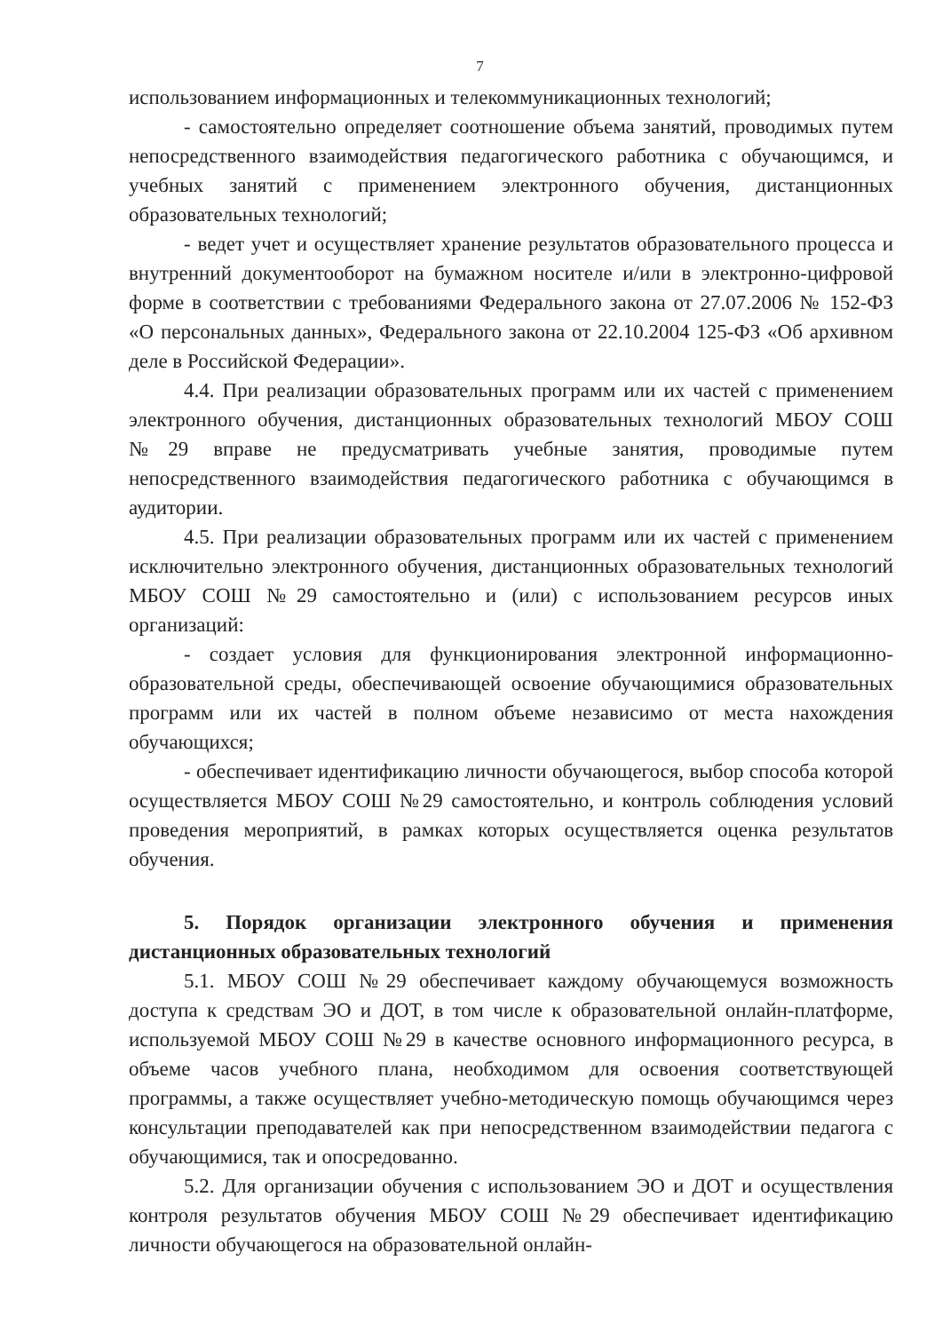7
использованием информационных и телекоммуникационных технологий;
- самостоятельно определяет соотношение объема занятий, проводимых путем непосредственного взаимодействия педагогического работника с обучающимся, и учебных занятий с применением электронного обучения, дистанционных образовательных технологий;
- ведет учет и осуществляет хранение результатов образовательного процесса и внутренний документооборот на бумажном носителе и/или в электронно-цифровой форме в соответствии с требованиями Федерального закона от 27.07.2006 № 152-ФЗ «О персональных данных», Федерального закона от 22.10.2004 125-ФЗ «Об архивном деле в Российской Федерации».
4.4. При реализации образовательных программ или их частей с применением электронного обучения, дистанционных образовательных технологий МБОУ СОШ №29 вправе не предусматривать учебные занятия, проводимые путем непосредственного взаимодействия педагогического работника с обучающимся в аудитории.
4.5. При реализации образовательных программ или их частей с применением исключительно электронного обучения, дистанционных образовательных технологий МБОУ СОШ №29 самостоятельно и (или) с использованием ресурсов иных организаций:
- создает условия для функционирования электронной информационно-образовательной среды, обеспечивающей освоение обучающимися образовательных программ или их частей в полном объеме независимо от места нахождения обучающихся;
- обеспечивает идентификацию личности обучающегося, выбор способа которой осуществляется МБОУ СОШ №29 самостоятельно, и контроль соблюдения условий проведения мероприятий, в рамках которых осуществляется оценка результатов обучения.
5. Порядок организации электронного обучения и применения дистанционных образовательных технологий
5.1. МБОУ СОШ №29 обеспечивает каждому обучающемуся возможность доступа к средствам ЭО и ДОТ, в том числе к образовательной онлайн-платформе, используемой МБОУ СОШ №29 в качестве основного информационного ресурса, в объеме часов учебного плана, необходимом для освоения соответствующей программы, а также осуществляет учебно-методическую помощь обучающимся через консультации преподавателей как при непосредственном взаимодействии педагога с обучающимися, так и опосредованно.
5.2. Для организации обучения с использованием ЭО и ДОТ и осуществления контроля результатов обучения МБОУ СОШ №29 обеспечивает идентификацию личности обучающегося на образовательной онлайн-